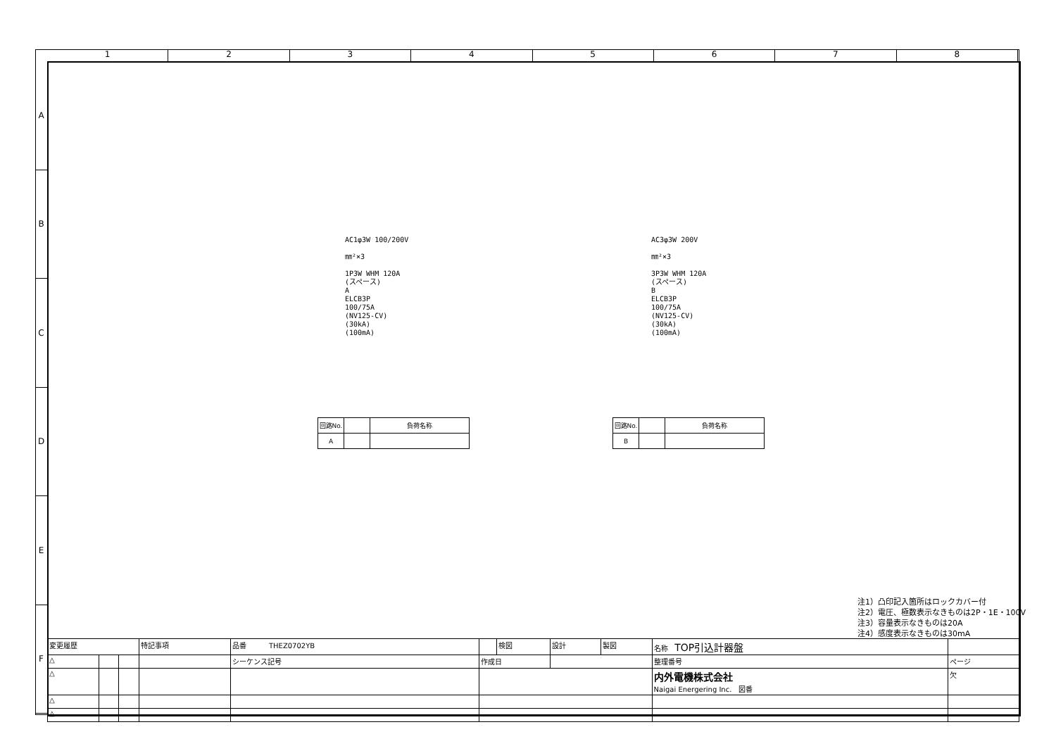1 2 3 4 5 6 7 8
A
B
C
D
E
F
AC1φ3W 100/200V
㎜²×3
1P3W WHM 120A
(スペース)
A
ELCB3P
100/75A
(NV125-CV)
(30kA)
(100mA)
AC3φ3W 200V
㎜²×3
3P3W WHM 120A
(スペース)
B
ELCB3P
100/75A
(NV125-CV)
(30kA)
(100mA)
| 回路No. | | 負荷名称 |
| A | | |
| 回路No. | | 負荷名称 |
| B | | |
注1）凸印記入箇所はロックカバー付
注2）電圧、極数表示なきものは2P・1E・100V
注3）容量表示なきものは20A
注4）感度表示なきものは30mA
| 変更履歴 | | | 特記事項 | 品番 THEZ0702YB | | 検図 | 設計 | 製図 | 名称 TOP引込計器盤 | |
| △ | | | | シーケンス記号 | 作成日 | | | | 整理番号 | ページ |
| △ | | | | | | | | | 内外電機株式会社 Naigai Energering Inc. 図番 | 欠 |
| △ | | | | | | | | | | |
| △ | | | | | | | | | | |